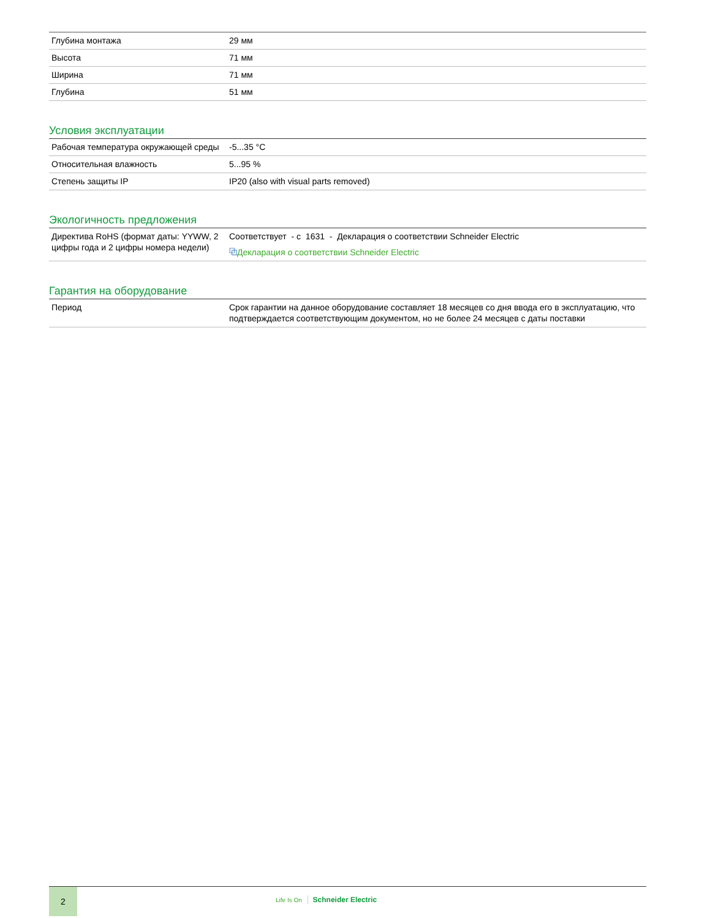| Глубина монтажа | 29 мм |
| Высота | 71 мм |
| Ширина | 71 мм |
| Глубина | 51 мм |
Условия эксплуатации
| Рабочая температура окружающей среды | -5...35 °C |
| Относительная влажность | 5...95 % |
| Степень защиты IP | IP20 (also with visual parts removed) |
Экологичность предложения
| Директива RoHS (формат даты: YYWW, 2 цифры года и 2 цифры номера недели) | Соответствует - с 1631 - Декларация о соответствии Schneider Electric ⧉ Декларация о соответствии Schneider Electric |
Гарантия на оборудование
| Период | Срок гарантии на данное оборудование составляет 18 месяцев со дня ввода его в эксплуатацию, что подтверждается соответствующим документом, но не более 24 месяцев с даты поставки |
2
Life Is On Schneider Electric